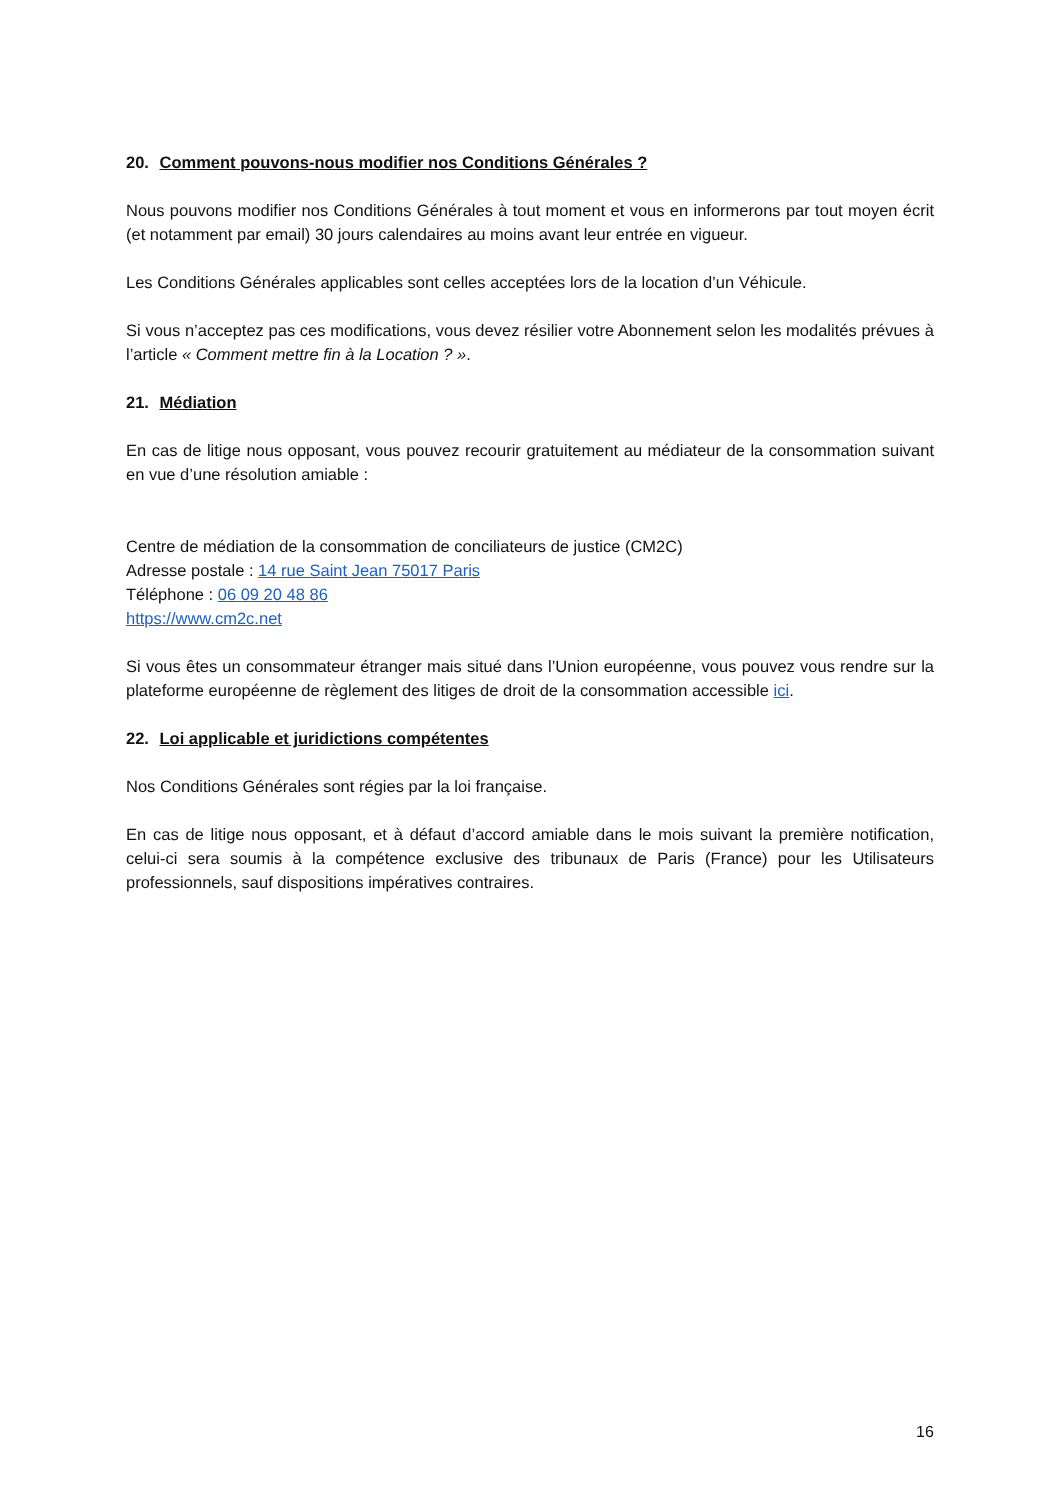20. Comment pouvons-nous modifier nos Conditions Générales ?
Nous pouvons modifier nos Conditions Générales à tout moment et vous en informerons par tout moyen écrit (et notamment par email) 30 jours calendaires au moins avant leur entrée en vigueur.
Les Conditions Générales applicables sont celles acceptées lors de la location d’un Véhicule.
Si vous n’acceptez pas ces modifications, vous devez résilier votre Abonnement selon les modalités prévues à l’article « Comment mettre fin à la Location ? ».
21. Médiation
En cas de litige nous opposant, vous pouvez recourir gratuitement au médiateur de la consommation suivant en vue d’une résolution amiable :
Centre de médiation de la consommation de conciliateurs de justice (CM2C)
Adresse postale : 14 rue Saint Jean 75017 Paris
Téléphone : 06 09 20 48 86
https://www.cm2c.net
Si vous êtes un consommateur étranger mais situé dans l’Union européenne, vous pouvez vous rendre sur la plateforme européenne de règlement des litiges de droit de la consommation accessible ici.
22. Loi applicable et juridictions compétentes
Nos Conditions Générales sont régies par la loi française.
En cas de litige nous opposant, et à défaut d’accord amiable dans le mois suivant la première notification, celui-ci sera soumis à la compétence exclusive des tribunaux de Paris (France) pour les Utilisateurs professionnels, sauf dispositions impératives contraires.
16